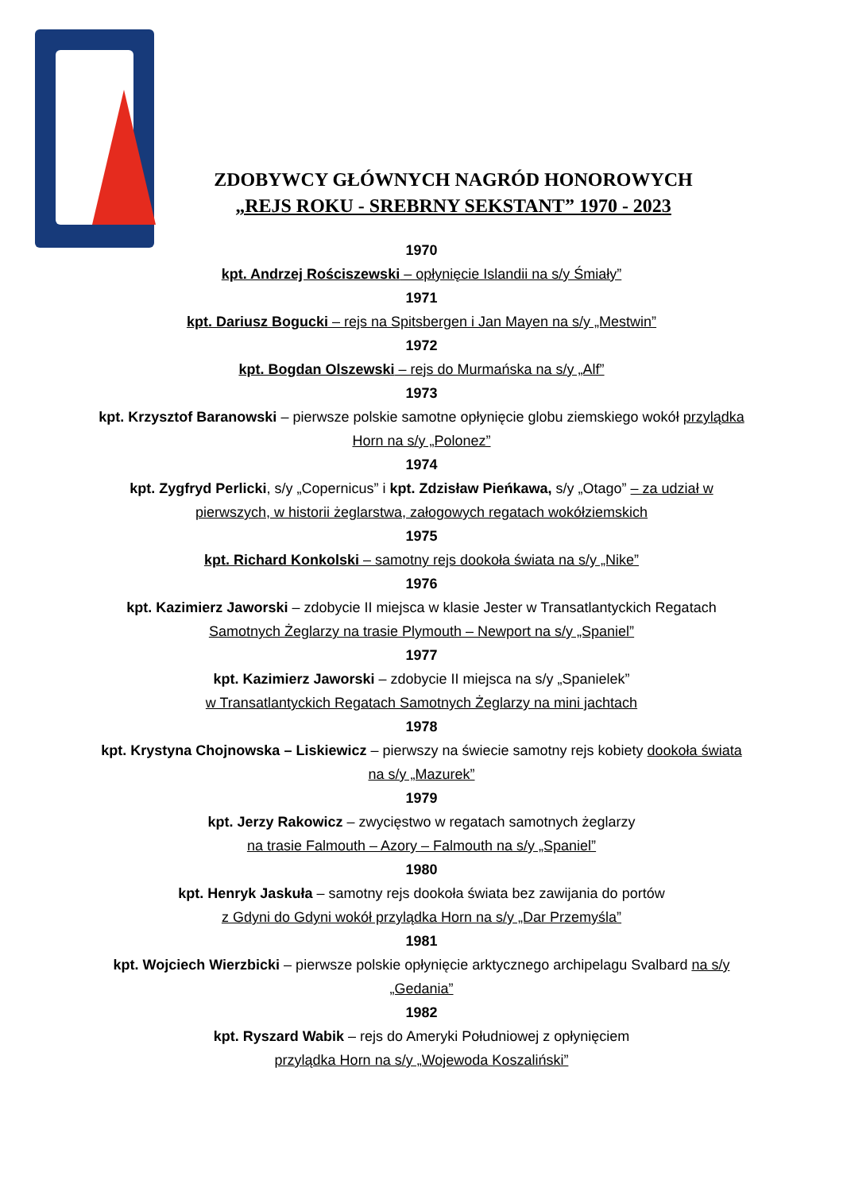ZDOBYWCY GŁÓWNYCH NAGRÓD HONOROWYCH
„REJS ROKU - SREBRNY SEKSTANT” 1970 - 2023
1970
kpt. Andrzej Rościszewski – opłynięcie Islandii na s/y Śmiały”
1971
kpt. Dariusz Bogucki – rejs na Spitsbergen i Jan Mayen na s/y „Mestwin”
1972
kpt. Bogdan Olszewski – rejs do Murmańska na s/y „Alf”
1973
kpt. Krzysztof Baranowski – pierwsze polskie samotne opłynięcie globu ziemskiego wokół przylądka Horn na s/y „Polonez”
1974
kpt. Zygfryd Perlicki, s/y „Copernicus” i kpt. Zdzisław Pieńkawa, s/y „Otago” – za udział w pierwszych, w historii żeglarstwa, załogowych regatach wokółziemskich
1975
kpt. Richard Konkolski – samotny rejs dookoła świata na s/y „Nike”
1976
kpt. Kazimierz Jaworski – zdobycie II miejsca w klasie Jester w Transatlantyckich Regatach Samotnych Żeglarzy na trasie Plymouth – Newport na s/y „Spaniel”
1977
kpt. Kazimierz Jaworski – zdobycie II miejsca na s/y „Spanielek”
w Transatlantyckich Regatach Samotnych Żeglarzy na mini jachtach
1978
kpt. Krystyna Chojnowska – Liskiewicz – pierwszy na świecie samotny rejs kobiety dookoła świata na s/y „Mazurek”
1979
kpt. Jerzy Rakowicz – zwycięstwo w regatach samotnych żeglarzy
na trasie Falmouth – Azory – Falmouth na s/y „Spaniel”
1980
kpt. Henryk Jaskuła – samotny rejs dookoła świata bez zawijania do portów
z Gdyni do Gdyni wokół przylądka Horn na s/y „Dar Przemyśla”
1981
kpt. Wojciech Wierzbicki – pierwsze polskie opłynięcie arktycznego archipelagu Svalbard na s/y „Gedania”
1982
kpt. Ryszard Wabik – rejs do Ameryki Południowej z opłynięciem
przylądka Horn na s/y „Wojewoda Koszaliński”